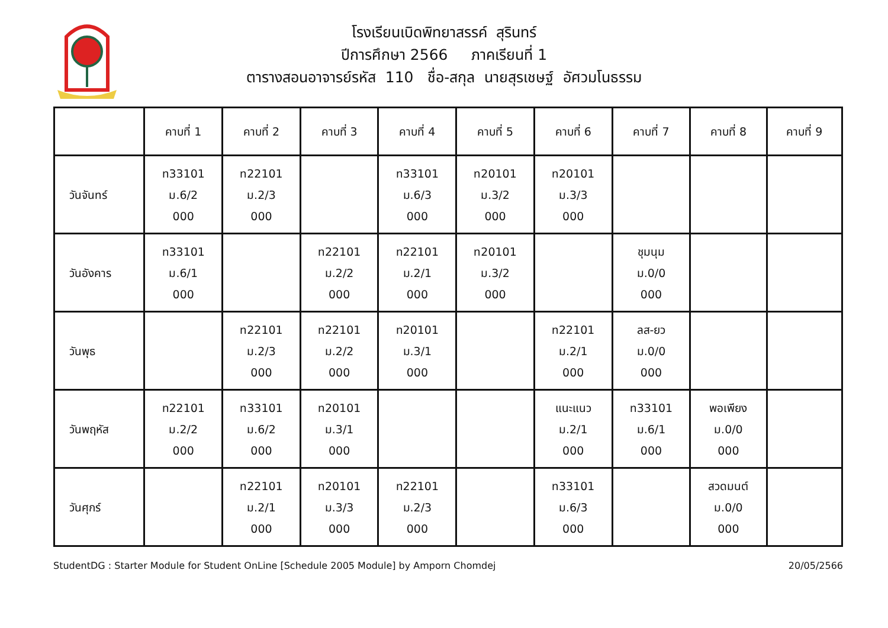โรงเรียนเบิดพิทยาสรรค์ สุรินทร์
ปีการศึกษา 2566 ภาคเรียนที่ 1
ตารางสอนอาจารย์รหัส 110 ชื่อ-สกุล นายสุรเชษฐ์ อัศวมโนธรรม
| | คาบที่ 1 | คาบที่ 2 | คาบที่ 3 | คาบที่ 4 | คาบที่ 5 | คาบที่ 6 | คาบที่ 7 | คาบที่ 8 | คาบที่ 9 |
| --- | --- | --- | --- | --- | --- | --- | --- | --- | --- |
| วันจันทร์ | ท33101 ม.6/2 000 | ท22101 ม.2/3 000 | | ท33101 ม.6/3 000 | ท20101 ม.3/2 000 | ท20101 ม.3/3 000 | | | |
| วันอังคาร | ท33101 ม.6/1 000 | | ท22101 ม.2/2 000 | ท22101 ม.2/1 000 | ท20101 ม.3/2 000 | | ชุมนุม ม.0/0 000 | | |
| วันพุธ | | ท22101 ม.2/3 000 | ท22101 ม.2/2 000 | ท20101 ม.3/1 000 | | ท22101 ม.2/1 000 | ลส-ยว ม.0/0 000 | | |
| วันพฤหัส | ท22101 ม.2/2 000 | ท33101 ม.6/2 000 | ท20101 ม.3/1 000 | | | แนะแนว ม.2/1 000 | ท33101 ม.6/1 000 | พอเพียง ม.0/0 000 | |
| วันศุกร์ | | ท22101 ม.2/1 000 | ท20101 ม.3/3 000 | ท22101 ม.2/3 000 | | ท33101 ม.6/3 000 | | สวดมนต์ ม.0/0 000 | |
StudentDG : Starter Module for Student OnLine [Schedule 2005 Module] by Amporn Chomdej 20/05/2566